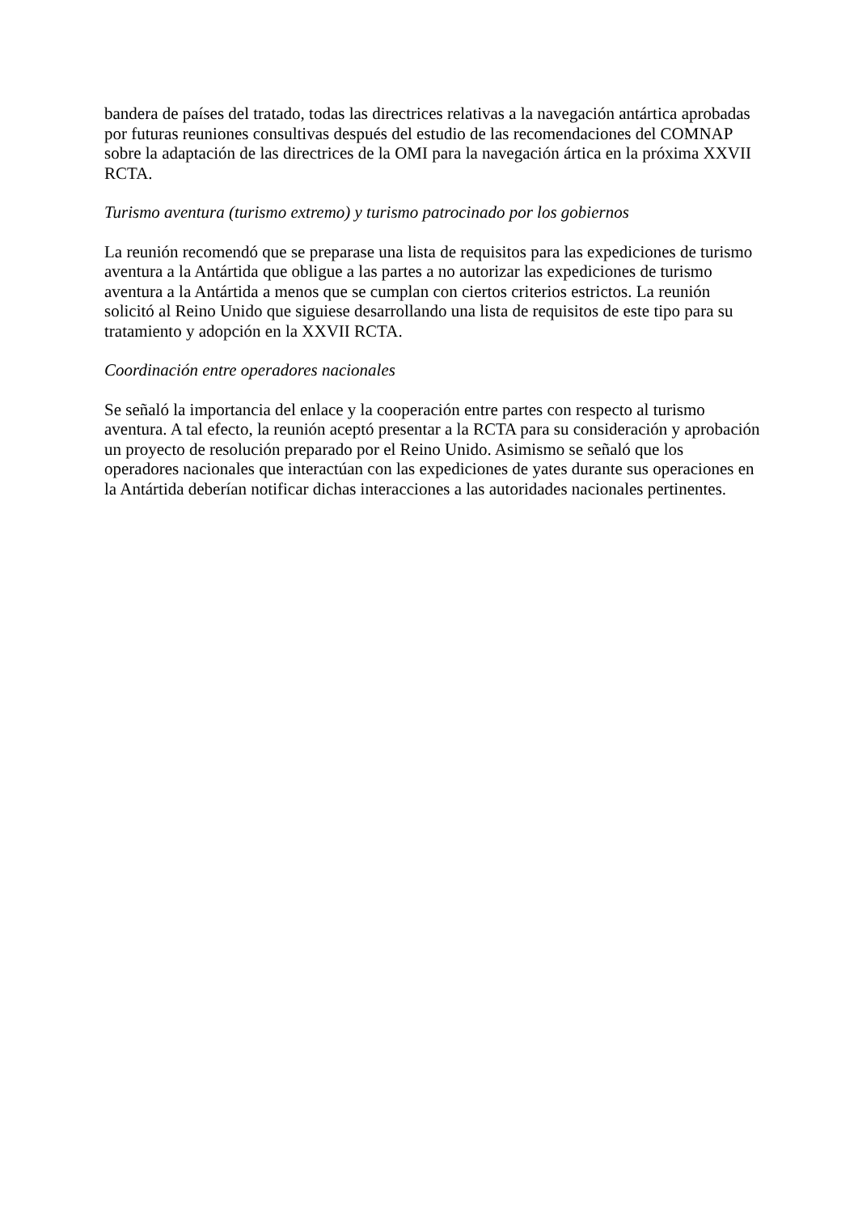bandera de países del tratado, todas las directrices relativas a la navegación antártica aprobadas por futuras reuniones consultivas después del estudio de las recomendaciones del COMNAP sobre la adaptación de las directrices de la OMI para la navegación ártica en la próxima XXVII RCTA.
Turismo aventura (turismo extremo) y turismo patrocinado por los gobiernos
La reunión recomendó que se preparase una lista de requisitos para las expediciones de turismo aventura a la Antártida que obligue a las partes a no autorizar las expediciones de turismo aventura a la Antártida a menos que se cumplan con ciertos criterios estrictos. La reunión solicitó al Reino Unido que siguiese desarrollando una lista de requisitos de este tipo para su tratamiento y adopción en la XXVII RCTA.
Coordinación entre operadores nacionales
Se señaló la importancia del enlace y la cooperación entre partes con respecto al turismo aventura. A tal efecto, la reunión aceptó presentar a la RCTA para su consideración y aprobación un proyecto de resolución preparado por el Reino Unido. Asimismo se señaló que los operadores nacionales que interactúan con las expediciones de yates durante sus operaciones en la Antártida deberían notificar dichas interacciones a las autoridades nacionales pertinentes.